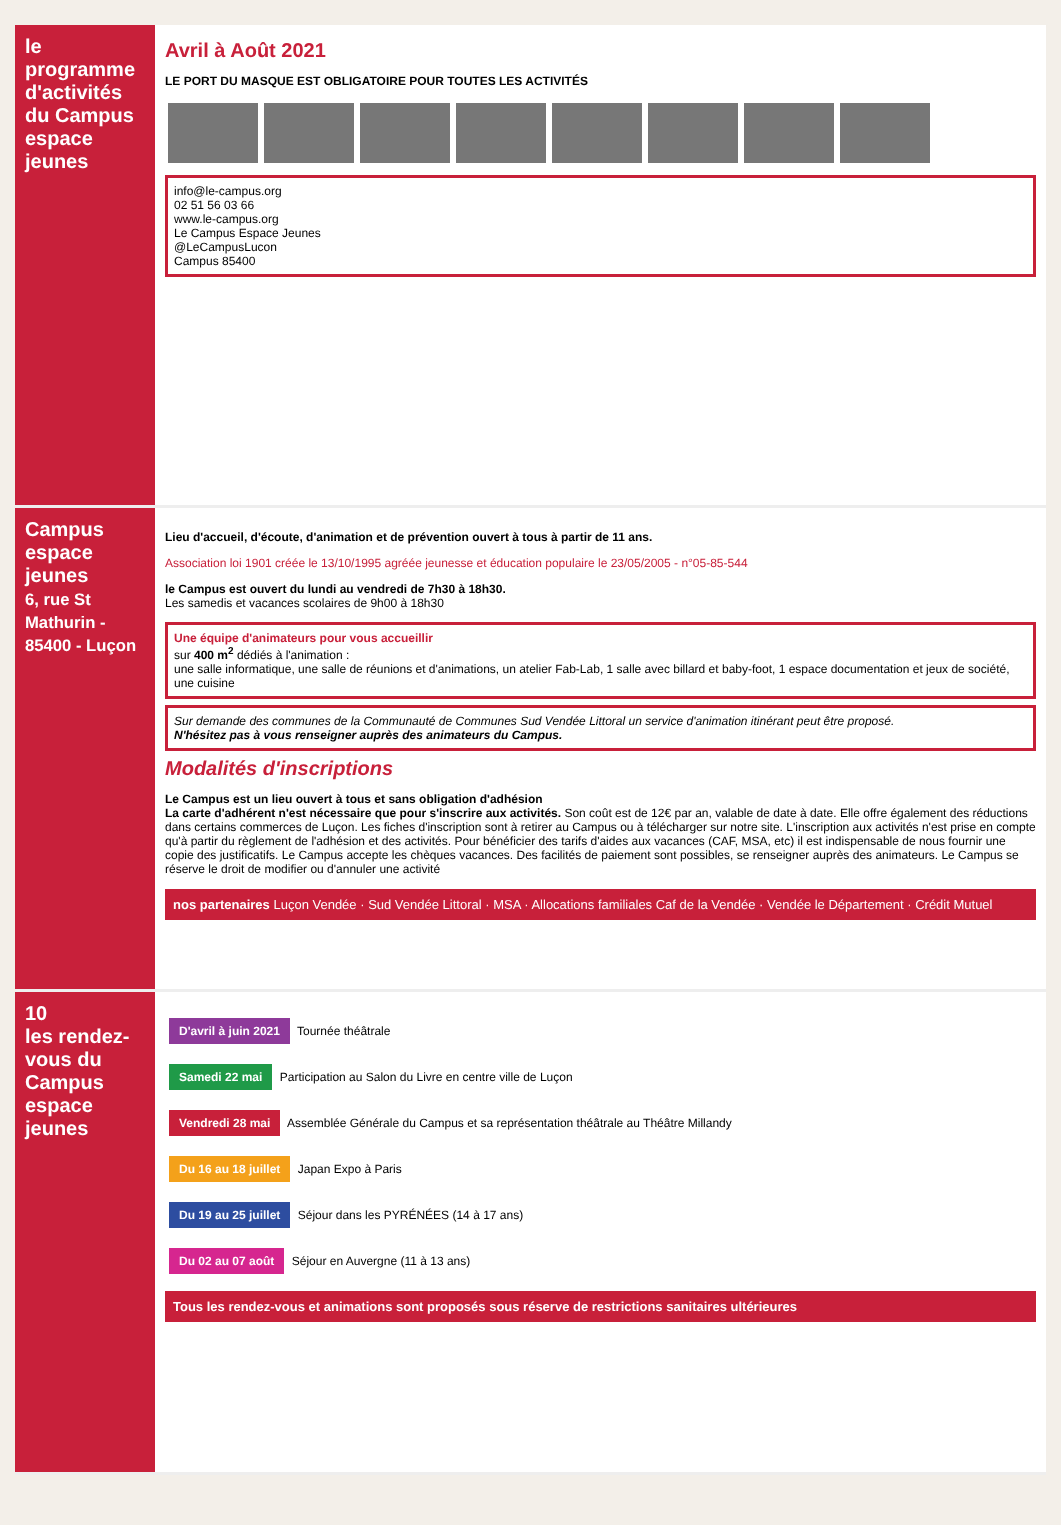le programme d'activités du Campus espace jeunes
Avril à Août 2021
LE PORT DU MASQUE EST OBLIGATOIRE POUR TOUTES LES ACTIVITÉS
info@le-campus.org
02 51 56 03 66
www.le-campus.org
Le Campus Espace Jeunes
@LeCampusLucon
Campus 85400
Campus espace jeunes
6, rue St Mathurin - 85400 - Luçon
Lieu d'accueil, d'écoute, d'animation et de prévention ouvert à tous à partir de 11 ans.
Association loi 1901 créée le 13/10/1995 agréée jeunesse et éducation populaire le 23/05/2005 - n°05-85-544
le Campus est ouvert du lundi au vendredi de 7h30 à 18h30.
Les samedis et vacances scolaires de 9h00 à 18h30
Une équipe d'animateurs pour vous accueillir
sur 400 m<sup>2</sup> dédiés à l'animation :
une salle informatique, une salle de réunions et d'animations, un atelier Fab-Lab, 1 salle avec billard et baby-foot, 1 espace documentation et jeux de société, une cuisine
Sur demande des communes de la Communauté de Communes Sud Vendée Littoral un service d'animation itinérant peut être proposé.
N'hésitez pas à vous renseigner auprès des animateurs du Campus.
Modalités d'inscriptions
Le Campus est un lieu ouvert à tous et sans obligation d'adhésion
La carte d'adhérent n'est nécessaire que pour s'inscrire aux activités. Son coût est de 12€ par an, valable de date à date. Elle offre également des réductions dans certains commerces de Luçon. Les fiches d'inscription sont à retirer au Campus ou à télécharger sur notre site. L'inscription aux activités n'est prise en compte qu'à partir du règlement de l'adhésion et des activités. Pour bénéficier des tarifs d'aides aux vacances (CAF, MSA, etc) il est indispensable de nous fournir une copie des justificatifs. Le Campus accepte les chèques vacances. Des facilités de paiement sont possibles, se renseigner auprès des animateurs. Le Campus se réserve le droit de modifier ou d'annuler une activité
nos partenaires Luçon Vendée · Sud Vendée Littoral · MSA · Allocations familiales Caf de la Vendée · Vendée le Département · Crédit Mutuel
10
les rendez-vous du Campus espace jeunes
D'avril à juin 2021 Tournée théâtrale
Samedi 22 mai Participation au Salon du Livre en centre ville de Luçon
Vendredi 28 mai Assemblée Générale du Campus et sa représentation théâtrale au Théâtre Millandy
Du 16 au 18 juillet Japan Expo à Paris
Du 19 au 25 juillet Séjour dans les PYRÉNÉES (14 à 17 ans)
Du 02 au 07 août Séjour en Auvergne (11 à 13 ans)
Tous les rendez-vous et animations sont proposés sous réserve de restrictions sanitaires ultérieures